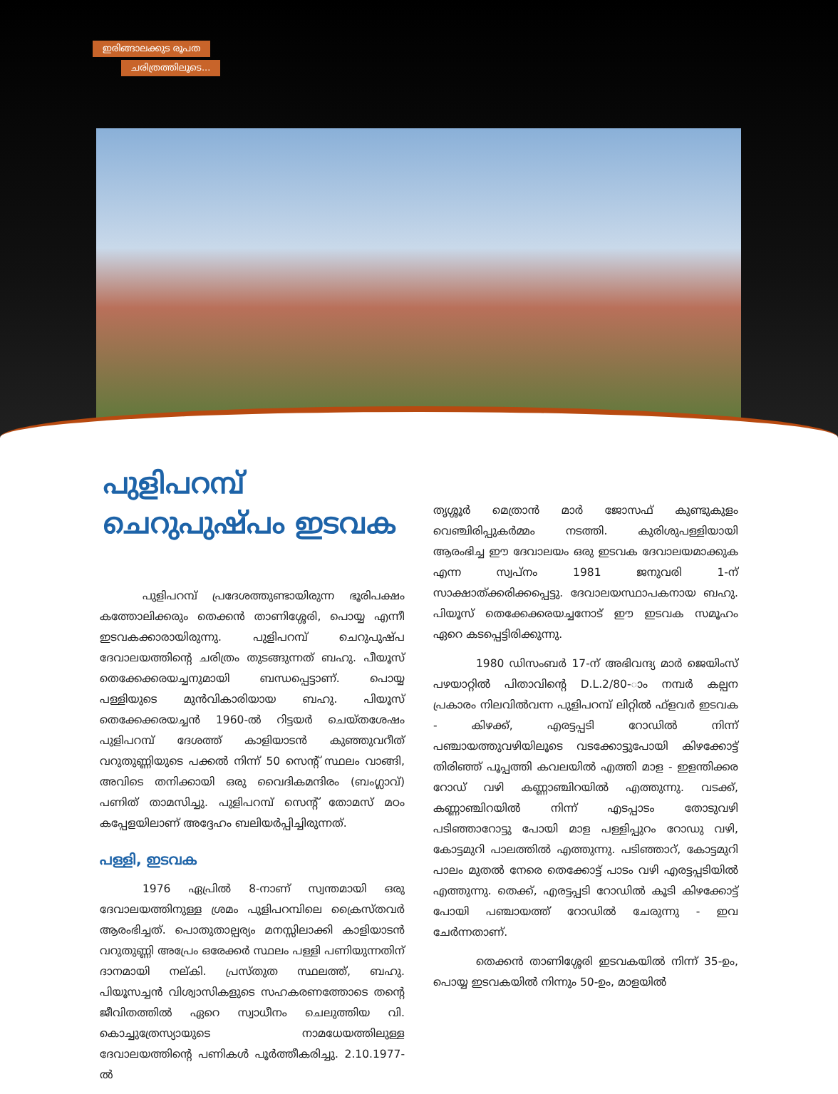ഇരിങ്ങാലക്കുട രൂപത
ചരിത്രത്തിലൂടെ...
പുളിപറമ്പ്
ചെറുപുഷ്പം ഇടവക
പുളിപറമ്പ് പ്രദേശത്തുണ്ടായിരുന്ന ഭൂരിപക്ഷം കത്തോലിക്കരും തെക്കൻ താണിശ്ശേരി, പൊയ്യ എന്നീ ഇടവകക്കാരായിരുന്നു. പുളിപറമ്പ് ചെറുപുഷ്പ ദേവാലയത്തിന്റെ ചരിത്രം തുടങ്ങുന്നത് ബഹു. പീയൂസ് തെക്കേക്കരയച്ചനുമായി ബന്ധപ്പെട്ടാണ്. പൊയ്യ പള്ളിയുടെ മുൻവികാരിയായ ബഹു. പിയൂസ് തെക്കേക്കരയച്ചൻ 1960-ൽ റിട്ടയർ ചെയ്തശേഷം പുളിപറമ്പ് ദേശത്ത് കാളിയാടൻ കുഞ്ഞുവറീത് വറുതുണ്ണിയുടെ പക്കൽ നിന്ന് 50 സെന്റ് സ്ഥലം വാങ്ങി, അവിടെ തനിക്കായി ഒരു വൈദികമന്ദിരം (ബംഗ്ലാവ്) പണിത് താമസിച്ചു. പുളിപറമ്പ് സെന്റ് തോമസ് മഠം കപ്പേളയിലാണ് അദ്ദേഹം ബലിയർപ്പിച്ചിരുന്നത്.
പള്ളി, ഇടവക
1976 ഏപ്രിൽ 8-നാണ് സ്വന്തമായി ഒരു ദേവാലയത്തിനുള്ള ശ്രമം പുളിപറമ്പിലെ ക്രൈസ്തവർ ആരംഭിച്ചത്. പൊതുതാല്പര്യം മനസ്സിലാക്കി കാളിയാടൻ വറുതുണ്ണി അപ്രേം ഒരേക്കർ സ്ഥലം പള്ളി പണിയുന്നതിന് ദാനമായി നല്കി. പ്രസ്തുത സ്ഥലത്ത്, ബഹു. പിയൂസച്ചൻ വിശ്വാസികളുടെ സഹകരണത്തോടെ തന്റെ ജീവിതത്തിൽ ഏറെ സ്വാധീനം ചെലുത്തിയ വി. കൊച്ചുത്രേസ്യായുടെ നാമധേയത്തിലുള്ള ദേവാലയത്തിന്റെ പണികൾ പൂർത്തീകരിച്ചു. 2.10.1977-ൽ
തൃശ്ശൂർ മെത്രാൻ മാർ ജോസഫ് കുണ്ടുകുളം വെഞ്ചിരിപ്പുകർമ്മം നടത്തി. കുരിശുപള്ളിയായി ആരംഭിച്ച ഈ ദേവാലയം ഒരു ഇടവക ദേവാലയമാക്കുക എന്ന സ്വപ്നം 1981 ജനുവരി 1-ന് സാക്ഷാത്ക്കരിക്കപ്പെട്ടു. ദേവാലയസ്ഥാപകനായ ബഹു. പിയൂസ് തെക്കേക്കരയച്ചനോട് ഈ ഇടവക സമൂഹം ഏറെ കടപ്പെട്ടിരിക്കുന്നു.
1980 ഡിസംബർ 17-ന് അഭിവന്ദ്യ മാർ ജെയിംസ് പഴയാറ്റിൽ പിതാവിന്റെ D.L.2/80-ാം നമ്പർ കല്പന പ്രകാരം നിലവിൽവന്ന പുളിപറമ്പ് ലിറ്റിൽ ഫ്ളവർ ഇടവക - കിഴക്ക്, എരട്ടപ്പടി റോഡിൽ നിന്ന് പഞ്ചായത്തുവഴിയിലൂടെ വടക്കോട്ടുപോയി കിഴക്കോട്ട് തിരിഞ്ഞ് പൂപ്പത്തി കവലയിൽ എത്തി മാള - ഇളന്തിക്കര റോഡ് വഴി കണ്ണാഞ്ചിറയിൽ എത്തുന്നു. വടക്ക്, കണ്ണാഞ്ചിറയിൽ നിന്ന് എടപ്പാടം തോടുവഴി പടിഞ്ഞാറോട്ടു പോയി മാള പള്ളിപ്പുറം റോഡു വഴി, കോട്ടമുറി പാലത്തിൽ എത്തുന്നു. പടിഞ്ഞാറ്, കോട്ടമുറി പാലം മുതൽ നേരെ തെക്കോട്ട് പാടം വഴി എരട്ടപ്പടിയിൽ എത്തുന്നു. തെക്ക്, എരട്ടപ്പടി റോഡിൽ കൂടി കിഴക്കോട്ട് പോയി പഞ്ചായത്ത് റോഡിൽ ചേരുന്നു - ഇവ ചേർന്നതാണ്.
തെക്കൻ താണിശ്ശേരി ഇടവകയിൽ നിന്ന് 35-ഉം, പൊയ്യ ഇടവകയിൽ നിന്നും 50-ഉം, മാളയിൽ